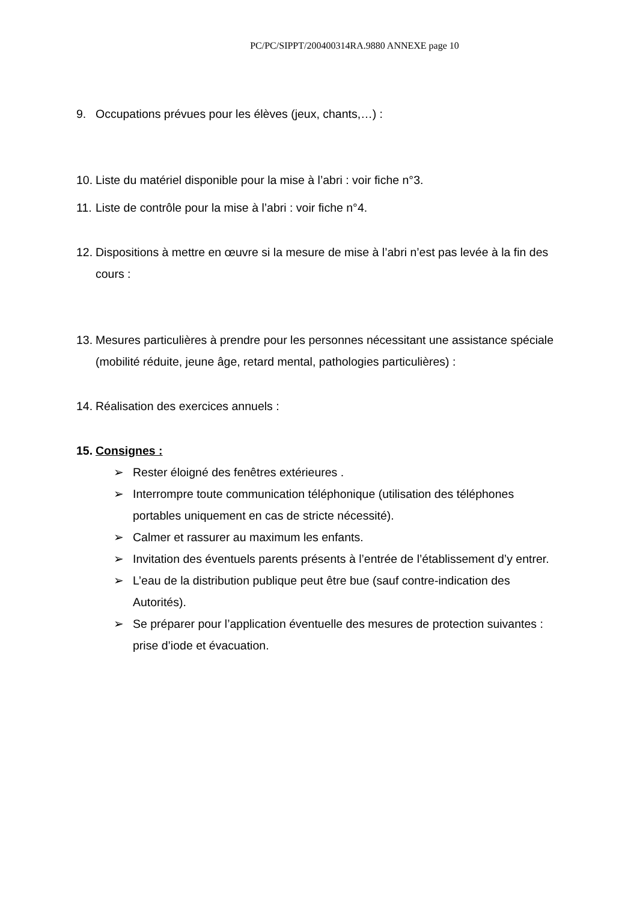PC/PC/SIPPT/200400314RA.9880 ANNEXE page 10
9. Occupations prévues pour les élèves (jeux, chants,…) :
10. Liste du matériel disponible pour la mise à l’abri : voir fiche n°3.
11. Liste de contrôle pour la mise à l’abri : voir fiche n°4.
12. Dispositions à mettre en œuvre si la mesure de mise à l’abri n’est pas levée à la fin des cours :
13. Mesures particulières à prendre pour les personnes nécessitant une assistance spéciale (mobilité réduite, jeune âge, retard mental, pathologies particulières) :
14. Réalisation des exercices annuels :
15. Consignes :
➢ Rester éloigné des fenêtres extérieures .
➢ Interrompre toute communication téléphonique (utilisation des téléphones portables uniquement en cas de stricte nécessité).
➢ Calmer et rassurer au maximum les enfants.
➢ Invitation des éventuels parents présents à l’entrée de l’établissement d’y entrer.
➢ L’eau de la distribution publique peut être bue (sauf contre-indication des Autorités).
➢ Se préparer pour l’application éventuelle des mesures de protection suivantes : prise d’iode et évacuation.